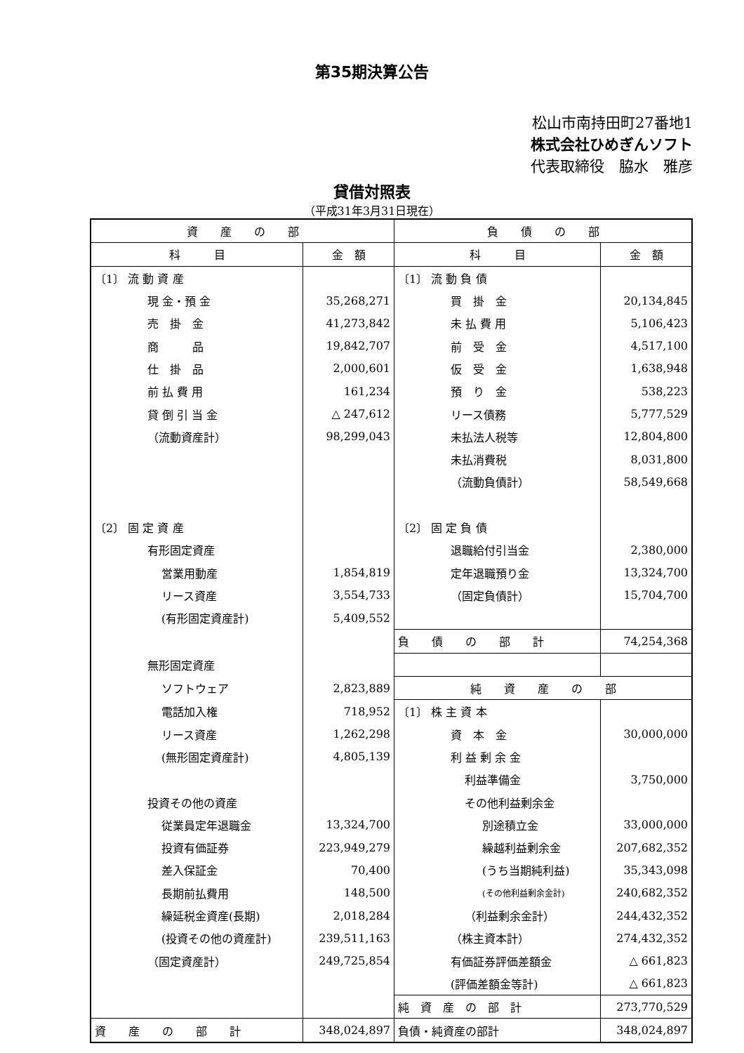第35期決算公告
松山市南持田町27番地1
株式会社ひめぎんソフト
代表取締役　脇水　雅彦
貸借対照表
（平成31年3月31日現在）
| 資 産 の 部 | | 負 債 の 部 | |
| --- | --- | --- | --- |
| 科 目 | 金 額 | 科 目 | 金 額 |
| 〔1〕 流 動 資 産 | | 〔1〕 流 動 負 債 | |
| 現 金・預 金 | 35,268,271 | 買 掛 金 | 20,134,845 |
| 売 掛 金 | 41,273,842 | 未 払 費 用 | 5,106,423 |
| 商 品 | 19,842,707 | 前 受 金 | 4,517,100 |
| 仕 掛 品 | 2,000,601 | 仮 受 金 | 1,638,948 |
| 前 払 費 用 | 161,234 | 預 り 金 | 538,223 |
| 貸 倒 引 当 金 | △ 247,612 | リース債務 | 5,777,529 |
| （流動資産計） | 98,299,043 | 未払法人税等 | 12,804,800 |
| | | 未払消費税 | 8,031,800 |
| | | （流動負債計） | 58,549,668 |
| 〔2〕 固 定 資 産 | | 〔2〕 固 定 負 債 | |
| 有形固定資産 | | 退職給付引当金 | 2,380,000 |
| 営業用動産 | 1,854,819 | 定年退職預り金 | 13,324,700 |
| リース資産 | 3,554,733 | （固定負債計） | 15,704,700 |
| (有形固定資産計) | 5,409,552 | | |
| | | 負 債 の 部 計 | 74,254,368 |
| 無形固定資産 | | | |
| ソフトウェア | 2,823,889 | 純 資 産 の 部 | |
| 電話加入権 | 718,952 | 〔1〕 株 主 資 本 | |
| リース資産 | 1,262,298 | 資 本 金 | 30,000,000 |
| (無形固定資産計) | 4,805,139 | 利 益 剰 余 金 | |
| | | 利益準備金 | 3,750,000 |
| 投資その他の資産 | | その他利益剰余金 | |
| 従業員定年退職金 | 13,324,700 | 別途積立金 | 33,000,000 |
| 投資有価証券 | 223,949,279 | 繰越利益剰余金 | 207,682,352 |
| 差入保証金 | 70,400 | (うち当期純利益) | 35,343,098 |
| 長期前払費用 | 148,500 | (その他利益剰余金計) | 240,682,352 |
| 繰延税金資産(長期) | 2,018,284 | （利益剰余金計） | 244,432,352 |
| (投資その他の資産計) | 239,511,163 | （株主資本計） | 274,432,352 |
| （固定資産計） | 249,725,854 | 有価証券評価差額金 | △ 661,823 |
| | | (評価差額金等計) | △ 661,823 |
| | | 純 資 産 の 部 計 | 273,770,529 |
| 資 産 の 部 計 | 348,024,897 | 負債・純資産の部計 | 348,024,897 |